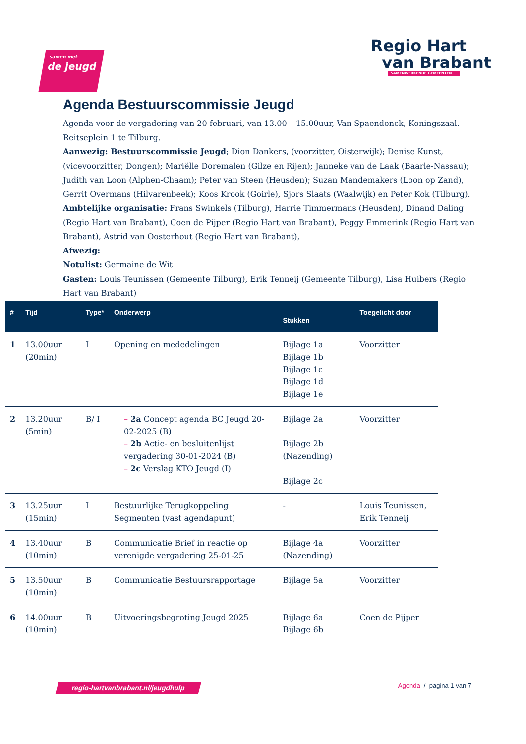samen met de jeugd
Regio Hart
van Brabant
SAMENWERKENDE GEMEENTEN
Agenda Bestuurscommissie Jeugd
Agenda voor de vergadering van 20 februari, van 13.00 – 15.00uur, Van Spaendonck, Koningszaal. Reitseplein 1 te Tilburg.
Aanwezig: Bestuurscommissie Jeugd; Dion Dankers, (voorzitter, Oisterwijk); Denise Kunst, (vicevoorzitter, Dongen); Mariëlle Doremalen (Gilze en Rijen); Janneke van de Laak (Baarle-Nassau); Judith van Loon (Alphen-Chaam); Peter van Steen (Heusden); Suzan Mandemakers (Loon op Zand), Gerrit Overmans (Hilvarenbeek); Koos Krook (Goirle), Sjors Slaats (Waalwijk) en Peter Kok (Tilburg).
Ambtelijke organisatie: Frans Swinkels (Tilburg), Harrie Timmermans (Heusden), Dinand Daling (Regio Hart van Brabant), Coen de Pijper (Regio Hart van Brabant), Peggy Emmerink (Regio Hart van Brabant), Astrid van Oosterhout (Regio Hart van Brabant),
Afwezig:
Notulist: Germaine de Wit
Gasten: Louis Teunissen (Gemeente Tilburg), Erik Tenneij (Gemeente Tilburg), Lisa Huibers (Regio Hart van Brabant)
| # | Tijd | Type* | Onderwerp | Stukken | Toegelicht door |
| --- | --- | --- | --- | --- | --- |
| 1 | 13.00uur (20min) | I | Opening en mededelingen | Bijlage 1a Bijlage 1b Bijlage 1c Bijlage 1d Bijlage 1e | Voorzitter |
| 2 | 13.20uur (5min) | B/ I | – 2a Concept agenda BC Jeugd 20-02-2025 (B) – 2b Actie- en besluitenlijst vergadering 30-01-2024 (B) – 2c Verslag KTO Jeugd (I) | Bijlage 2a Bijlage 2b (Nazending) Bijlage 2c | Voorzitter |
| 3 | 13.25uur (15min) | I | Bestuurlijke Terugkoppeling Segmenten (vast agendapunt) | - | Louis Teunissen, Erik Tenneij |
| 4 | 13.40uur (10min) | B | Communicatie Brief in reactie op verenigde vergadering 25-01-25 | Bijlage 4a (Nazending) | Voorzitter |
| 5 | 13.50uur (10min) | B | Communicatie Bestuursrapportage | Bijlage 5a | Voorzitter |
| 6 | 14.00uur (10min) | B | Uitvoeringsbegroting Jeugd 2025 | Bijlage 6a Bijlage 6b | Coen de Pijper |
regio-hartvanbrabant.nl/jeugdhulp Agenda / pagina 1 van 7